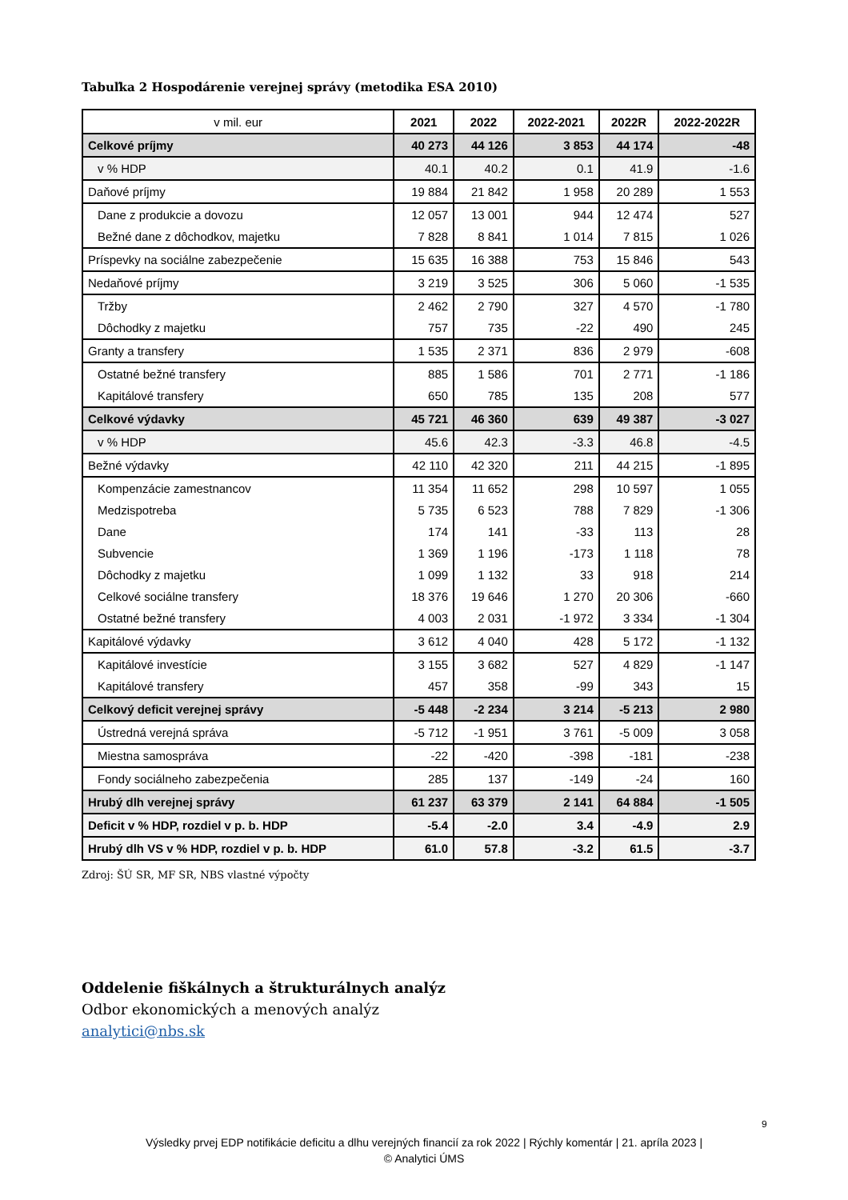Tabuľka 2 Hospodárenie verejnej správy (metodika ESA 2010)
| v mil. eur | 2021 | 2022 | 2022-2021 | 2022R | 2022-2022R |
| --- | --- | --- | --- | --- | --- |
| Celkové príjmy | 40 273 | 44 126 | 3 853 | 44 174 | -48 |
| v % HDP | 40.1 | 40.2 | 0.1 | 41.9 | -1.6 |
| Daňové príjmy | 19 884 | 21 842 | 1 958 | 20 289 | 1 553 |
| Dane z produkcie a dovozu | 12 057 | 13 001 | 944 | 12 474 | 527 |
| Bežné dane z dôchodkov, majetku | 7 828 | 8 841 | 1 014 | 7 815 | 1 026 |
| Príspevky na sociálne zabezpečenie | 15 635 | 16 388 | 753 | 15 846 | 543 |
| Nedaňové príjmy | 3 219 | 3 525 | 306 | 5 060 | -1 535 |
| Tržby | 2 462 | 2 790 | 327 | 4 570 | -1 780 |
| Dôchodky z majetku | 757 | 735 | -22 | 490 | 245 |
| Granty a transfery | 1 535 | 2 371 | 836 | 2 979 | -608 |
| Ostatné bežné transfery | 885 | 1 586 | 701 | 2 771 | -1 186 |
| Kapitálové transfery | 650 | 785 | 135 | 208 | 577 |
| Celkové výdavky | 45 721 | 46 360 | 639 | 49 387 | -3 027 |
| v % HDP | 45.6 | 42.3 | -3.3 | 46.8 | -4.5 |
| Bežné výdavky | 42 110 | 42 320 | 211 | 44 215 | -1 895 |
| Kompenzácie zamestnancov | 11 354 | 11 652 | 298 | 10 597 | 1 055 |
| Medzispotreba | 5 735 | 6 523 | 788 | 7 829 | -1 306 |
| Dane | 174 | 141 | -33 | 113 | 28 |
| Subvencie | 1 369 | 1 196 | -173 | 1 118 | 78 |
| Dôchodky z majetku | 1 099 | 1 132 | 33 | 918 | 214 |
| Celkové sociálne transfery | 18 376 | 19 646 | 1 270 | 20 306 | -660 |
| Ostatné bežné transfery | 4 003 | 2 031 | -1 972 | 3 334 | -1 304 |
| Kapitálové výdavky | 3 612 | 4 040 | 428 | 5 172 | -1 132 |
| Kapitálové investície | 3 155 | 3 682 | 527 | 4 829 | -1 147 |
| Kapitálové transfery | 457 | 358 | -99 | 343 | 15 |
| Celkový deficit verejnej správy | -5 448 | -2 234 | 3 214 | -5 213 | 2 980 |
| Ústredná verejná správa | -5 712 | -1 951 | 3 761 | -5 009 | 3 058 |
| Miestna samospráva | -22 | -420 | -398 | -181 | -238 |
| Fondy sociálneho zabezpečenia | 285 | 137 | -149 | -24 | 160 |
| Hrubý dlh verejnej správy | 61 237 | 63 379 | 2 141 | 64 884 | -1 505 |
| Deficit v % HDP, rozdiel v p. b. HDP | -5.4 | -2.0 | 3.4 | -4.9 | 2.9 |
| Hrubý dlh VS v % HDP, rozdiel v p. b. HDP | 61.0 | 57.8 | -3.2 | 61.5 | -3.7 |
Zdroj: ŠÚ SR, MF SR, NBS vlastné výpočty
Oddelenie fiškálnych a štrukturálnych analýz
Odbor ekonomických a menových analýz
analytici@nbs.sk
9
Výsledky prvej EDP notifikácie deficitu a dlhu verejných financií za rok 2022 | Rýchly komentár | 21. apríla 2023 |
© Analytici ÚMS